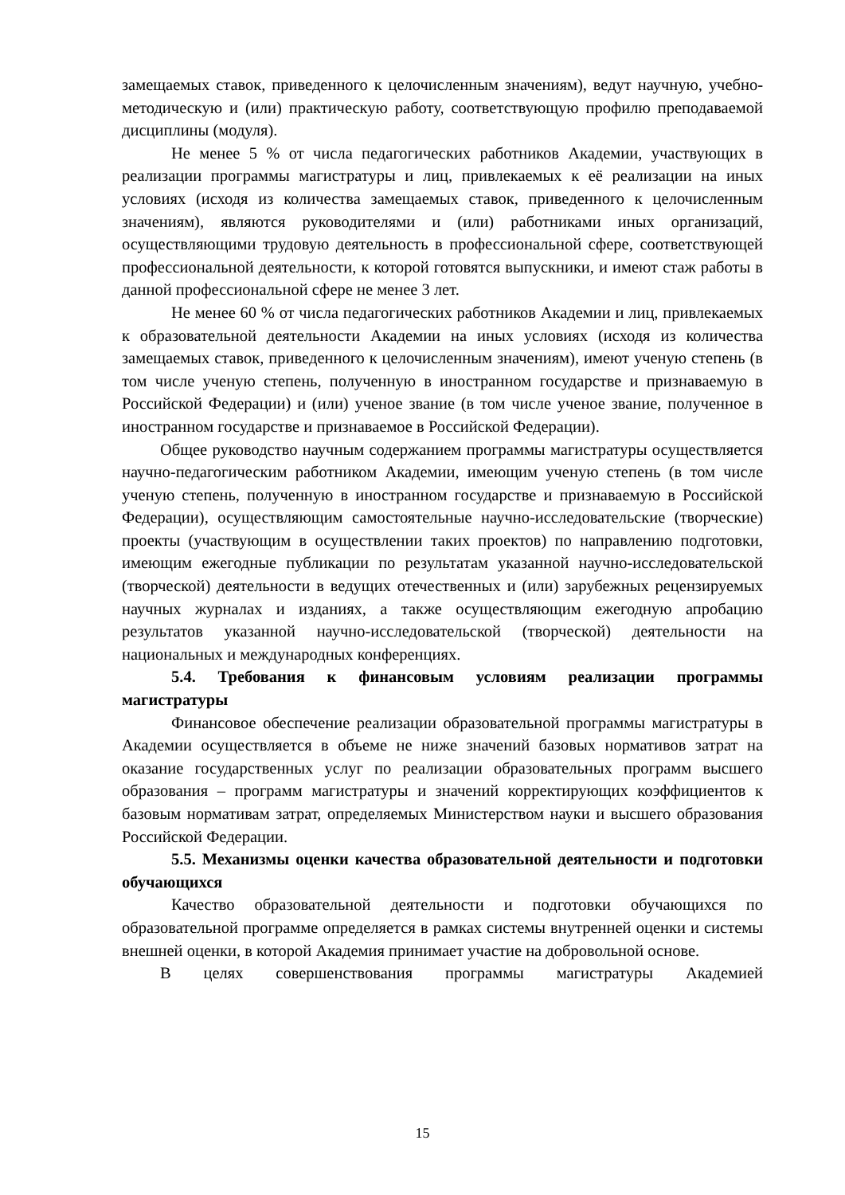замещаемых ставок, приведенного к целочисленным значениям), ведут научную, учебно-методическую и (или) практическую работу, соответствующую профилю преподаваемой дисциплины (модуля).
Не менее 5 % от числа педагогических работников Академии, участвующих в реализации программы магистратуры и лиц, привлекаемых к её реализации на иных условиях (исходя из количества замещаемых ставок, приведенного к целочисленным значениям), являются руководителями и (или) работниками иных организаций, осуществляющими трудовую деятельность в профессиональной сфере, соответствующей профессиональной деятельности, к которой готовятся выпускники, и имеют стаж работы в данной профессиональной сфере не менее 3 лет.
Не менее 60 % от числа педагогических работников Академии и лиц, привлекаемых к образовательной деятельности Академии на иных условиях (исходя из количества замещаемых ставок, приведенного к целочисленным значениям), имеют ученую степень (в том числе ученую степень, полученную в иностранном государстве и признаваемую в Российской Федерации) и (или) ученое звание (в том числе ученое звание, полученное в иностранном государстве и признаваемое в Российской Федерации).
Общее руководство научным содержанием программы магистратуры осуществляется научно-педагогическим работником Академии, имеющим ученую степень (в том числе ученую степень, полученную в иностранном государстве и признаваемую в Российской Федерации), осуществляющим самостоятельные научно-исследовательские (творческие) проекты (участвующим в осуществлении таких проектов) по направлению подготовки, имеющим ежегодные публикации по результатам указанной научно-исследовательской (творческой) деятельности в ведущих отечественных и (или) зарубежных рецензируемых научных журналах и изданиях, а также осуществляющим ежегодную апробацию результатов указанной научно-исследовательской (творческой) деятельности на национальных и международных конференциях.
5.4. Требования к финансовым условиям реализации программы магистратуры
Финансовое обеспечение реализации образовательной программы магистратуры в Академии осуществляется в объеме не ниже значений базовых нормативов затрат на оказание государственных услуг по реализации образовательных программ высшего образования – программ магистратуры и значений корректирующих коэффициентов к базовым нормативам затрат, определяемых Министерством науки и высшего образования Российской Федерации.
5.5. Механизмы оценки качества образовательной деятельности и подготовки обучающихся
Качество образовательной деятельности и подготовки обучающихся по образовательной программе определяется в рамках системы внутренней оценки и системы внешней оценки, в которой Академия принимает участие на добровольной основе.
В целях совершенствования программы магистратуры Академией
15